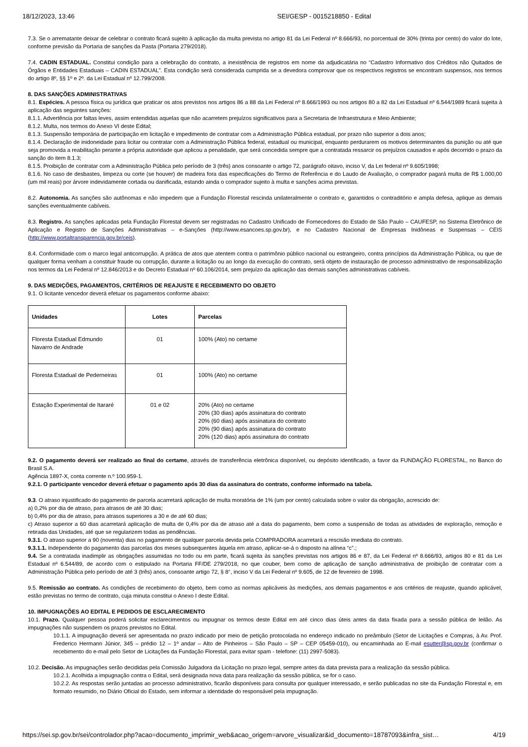18/12/2023, 13:46 SEI/GESP - 0015218850 - Edital
7.3. Se o arrematante deixar de celebrar o contrato ficará sujeito à aplicação da multa prevista no artigo 81 da Lei Federal nº 8.666/93, no porcentual de 30% (trinta por cento) do valor do lote, conforme previsão da Portaria de sanções da Pasta (Portaria 279/2018).
7.4. CADIN ESTADUAL. Constitui condição para a celebração do contrato, a inexistência de registros em nome da adjudicatária no “Cadastro Informativo dos Créditos não Quitados de Órgãos e Entidades Estaduais – CADIN ESTADUAL”. Esta condição será considerada cumprida se a devedora comprovar que os respectivos registros se encontram suspensos, nos termos do artigo 8º, §§ 1º e 2º. da Lei Estadual nº 12.799/2008.
8. DAS SANÇÕES ADMINISTRATIVAS
8.1. Espécies. A pessoa física ou jurídica que praticar os atos previstos nos artigos 86 a 88 da Lei Federal nº 8.666/1993 ou nos artigos 80 a 82 da Lei Estadual nº 6.544/1989 ficará sujeita à aplicação das seguintes sanções:
8.1.1. Advertência por faltas leves, assim entendidas aquelas que não acarretem prejuízos significativos para a Secretaria de Infraestrutura e Meio Ambiente;
8.1.2. Multa, nos termos do Anexo VI deste Edital;
8.1.3. Suspensão temporária de participação em licitação e impedimento de contratar com a Administração Pública estadual, por prazo não superior a dois anos;
8.1.4. Declaração de inidoneidade para licitar ou contratar com a Administração Pública federal, estadual ou municipal, enquanto perdurarem os motivos determinantes da punição ou até que seja promovida a reabilitação perante a própria autoridade que aplicou a penalidade, que será concedida sempre que a contratada ressarcir os prejuízos causados e após decorrido o prazo da sanção do item 8.1.3;
8.1.5. Proibição de contratar com a Administração Pública pelo período de 3 (três) anos consoante o artigo 72, parágrafo oitavo, inciso V, da Lei federal nº 9.605/1998;
8.1.6. No caso de desbastes, limpeza ou corte (se houver) de madeira fora das especificações do Termo de Referência e do Laudo de Avaliação, o comprador pagará multa de R$ 1.000,00 (um mil reais) por árvore indevidamente cortada ou danificada, estando ainda o comprador sujeito à multa e sanções acima previstas.
8.2. Autonomia. As sanções são autônomas e não impedem que a Fundação Florestal rescinda unilateralmente o contrato e, garantidos o contraditório e ampla defesa, aplique as demais sanções eventualmente cabíveis.
8.3. Registro. As sanções aplicadas pela Fundação Florestal devem ser registradas no Cadastro Unificado de Fornecedores do Estado de São Paulo – CAUFESP, no Sistema Eletrônico de Aplicação e Registro de Sanções Administrativas – e-Sanções (http://www.esancoes.sp.gov.br), e no Cadastro Nacional de Empresas Inidôneas e Suspensas – CEIS (http://www.portaltransparencia.gov.br/ceis).
8.4. Conformidade com o marco legal anticorrupção. A prática de atos que atentem contra o patrimônio público nacional ou estrangeiro, contra princípios da Administração Pública, ou que de qualquer forma venham a constituir fraude ou corrupção, durante a licitação ou ao longo da execução do contrato, será objeto de instauração de processo administrativo de responsabilização nos termos da Lei Federal nº 12.846/2013 e do Decreto Estadual nº 60.106/2014, sem prejuízo da aplicação das demais sanções administrativas cabíveis.
9. DAS MEDIÇÕES, PAGAMENTOS, CRITÉRIOS DE REAJUSTE E RECEBIMENTO DO OBJETO
9.1. O licitante vencedor deverá efetuar os pagamentos conforme abaixo:
| Unidades | Lotes | Parcelas |
| --- | --- | --- |
| Floresta Estadual Edmundo Navarro de Andrade | 01 | 100% (Ato) no certame |
| Floresta Estadual de Pederneiras | 01 | 100% (Ato) no certame |
| Estação Experimental de Itararé | 01 e 02 | 20% (Ato) no certame 20% (30 dias) após assinatura do contrato 20% (60 dias) após assinatura do contrato 20% (90 dias) após assinatura do contrato 20% (120 dias) após assinatura do contrato |
9.2. O pagamento deverá ser realizado ao final do certame, através de transferência eletrônica disponível, ou depósito identificado, a favor da FUNDAÇÃO FLORESTAL, no Banco do Brasil S.A.
Agência 1897-X, conta corrente n.º 100.959-1.
9.2.1. O participante vencedor deverá efetuar o pagamento após 30 dias da assinatura do contrato, conforme informado na tabela.
9.3. O atraso injustificado do pagamento de parcela acarretará aplicação de multa moratória de 1% (um por cento) calculada sobre o valor da obrigação, acrescido de:
a) 0,2% por dia de atraso, para atrasos de até 30 dias;
b) 0,4% por dia de atraso, para atrasos superiores a 30 e de até 60 dias;
c) Atraso superior a 60 dias acarretará aplicação de multa de 0,4% por dia de atraso até a data do pagamento, bem como a suspensão de todas as atividades de exploração, remoção e retirada das Unidades, até que se regularizem todas as pendências.
9.3.1. O atraso superior a 90 (noventa) dias no pagamento de qualquer parcela devida pela COMPRADORA acarretará a rescisão imediata do contrato.
9.3.1.1. Independente do pagamento das parcelas dos meses subsequentes àquela em atraso, aplicar-se-á o disposto na alínea “c”.;
9.4. Se a contratada inadimplir as obrigações assumidas no todo ou em parte, ficará sujeita às sanções previstas nos artigos 86 e 87, da Lei Federal nº 8.666/93, artigos 80 e 81 da Lei Estadual nº 6.544/89, de acordo com o estipulado na Portaria FF/DE 279/2018, no que couber, bem como de aplicação de sanção administrativa de proibição de contratar com a Administração Pública pelo período de até 3 (três) anos, consoante artigo 72, § 8°, inciso V da Lei Federal nº 9.605, de 12 de fevereiro de 1998.
9.5. Remissão ao contrato. As condições de recebimento do objeto, bem como as normas aplicáveis às medições, aos demais pagamentos e aos critérios de reajuste, quando aplicável, estão previstas no termo de contrato, cuja minuta constitui o Anexo I deste Edital.
10. IMPUGNAÇÕES AO EDITAL E PEDIDOS DE ESCLARECIMENTO
10.1. Prazo. Qualquer pessoa poderá solicitar esclarecimentos ou impugnar os termos deste Edital em até cinco dias úteis antes da data fixada para a sessão pública de leilão. As impugnações não suspendem os prazos previstos no Edital.
10.1.1. A impugnação deverá ser apresentada no prazo indicado por meio de petição protocolada no endereço indicado no preâmbulo (Setor de Licitações e Compras, à Av. Prof. Frederico Hermann Júnior, 345 – prédio 12 – 1º andar – Alto de Pinheiros – São Paulo – SP – CEP 05459-010), ou encaminhada ao E-mail esutter@sp.gov.br (confirmar o recebimento do e-mail pelo Setor de Licitações da Fundação Florestal, para evitar spam - telefone: (11) 2997-5083).
10.2. Decisão. As impugnações serão decididas pela Comissão Julgadora da Licitação no prazo legal, sempre antes da data prevista para a realização da sessão pública.
10.2.1. Acolhida a impugnação contra o Edital, será designada nova data para realização da sessão pública, se for o caso.
10.2.2. As respostas serão juntadas ao processo administrativo, ficarão disponíveis para consulta por qualquer interessado, e serão publicadas no site da Fundação Florestal e, em formato resumido, no Diário Oficial do Estado, sem informar a identidade do responsável pela impugnação.
https://sei.sp.gov.br/sei/controlador.php?acao=documento_imprimir_web&acao_origem=arvore_visualizar&id_documento=18787093&infra_sist… 4/19